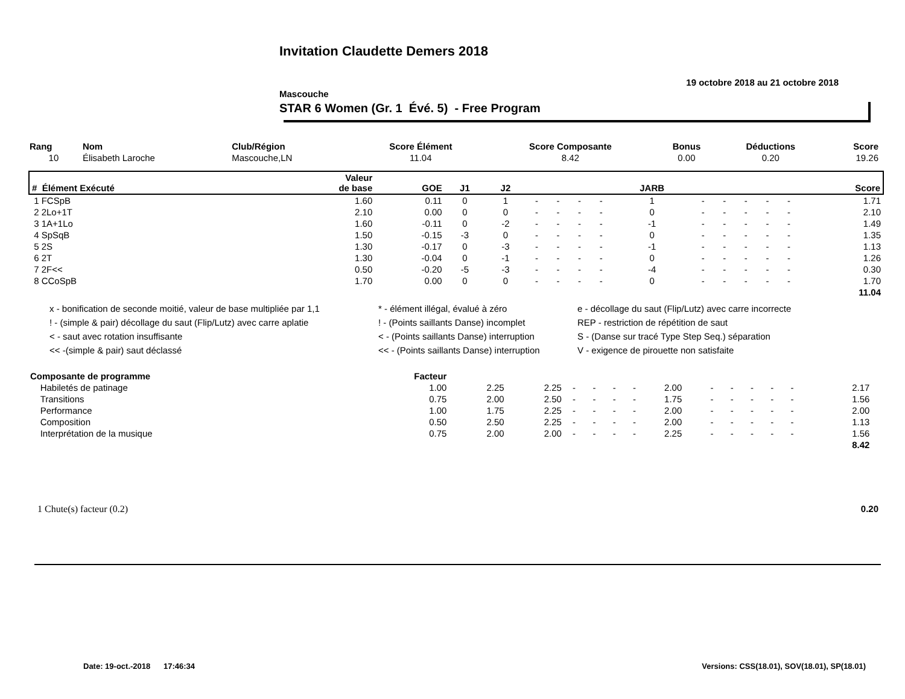Invitation Claudette Demers 2018
19 octobre 2018 au 21 octobre 2018
Mascouche
STAR 6 Women (Gr. 1 Évé. 5) - Free Program
| Rang | Nom | Club/Région | Score Élément | Score Composante | Bonus | Déductions | Score |
| 10 | Élisabeth Laroche | Mascouche,LN | 11.04 | 8.42 | 0.00 | 0.20 | 19.26 |
| # Élément Exécuté | Valeur de base | GOE | J1 | J2 | | | | | JARB | | | | | | Score |
| 1 FCSpB | 1.60 | 0.11 | 0 | 1 | - | - | - | - | 1 | - | - | - | - | - | 1.71 |
| 2 2Lo+1T | 2.10 | 0.00 | 0 | 0 | - | - | - | - | 0 | - | - | - | - | - | 2.10 |
| 3 1A+1Lo | 1.60 | -0.11 | 0 | -2 | - | - | - | - | -1 | - | - | - | - | - | 1.49 |
| 4 SpSqB | 1.50 | -0.15 | -3 | 0 | - | - | - | - | 0 | - | - | - | - | - | 1.35 |
| 5 2S | 1.30 | -0.17 | 0 | -3 | - | - | - | - | -1 | - | - | - | - | - | 1.13 |
| 6 2T | 1.30 | -0.04 | 0 | -1 | - | - | - | - | 0 | - | - | - | - | - | 1.26 |
| 7 2F<< | 0.50 | -0.20 | -5 | -3 | - | - | - | - | -4 | - | - | - | - | - | 0.30 |
| 8 CCoSpB | 1.70 | 0.00 | 0 | 0 | - | - | - | - | 0 | - | - | - | - | - | 1.70 |
| 11.04 | | | | | | | | | | | | | | | |
x - bonification de seconde moitié, valeur de base multipliée par 1,1
* - élément illégal, évalué à zéro
e - décollage du saut (Flip/Lutz) avec carre incorrecte
! - (simple & pair) décollage du saut (Flip/Lutz) avec carre aplatie
! - (Points saillants Danse) incomplet
REP - restriction de répétition de saut
< - saut avec rotation insuffisante
< - (Points saillants Danse) interruption
S - (Danse sur tracé Type Step Seq.) séparation
<< -(simple & pair) saut déclassé
<< - (Points saillants Danse) interruption
V - exigence de pirouette non satisfaite
| Composante de programme | Facteur | | | | | | | | | | | | | | | |
| Habiletés de patinage | 1.00 | 2.25 | 2.25 | - | - | - | - | 2.00 | - | - | - | - | - | | 2.17 | |
| Transitions | 0.75 | 2.00 | 2.50 | - | - | - | - | 1.75 | - | - | - | - | - | | 1.56 | |
| Performance | 1.00 | 1.75 | 2.25 | - | - | - | - | 2.00 | - | - | - | - | - | | 2.00 | |
| Composition | 0.50 | 2.50 | 2.25 | - | - | - | - | 2.00 | - | - | - | - | - | | 1.13 | |
| Interprétation de la musique | 0.75 | 2.00 | 2.00 | - | - | - | - | 2.25 | - | - | - | - | - | | 1.56 | |
| 8.42 | | | | | | | | | | | | | | | | |
1 Chute(s) facteur (0.2) 0.20
Date: 19-oct.-2018 17:46:34 Versions: CSS(18.01), SOV(18.01), SP(18.01)